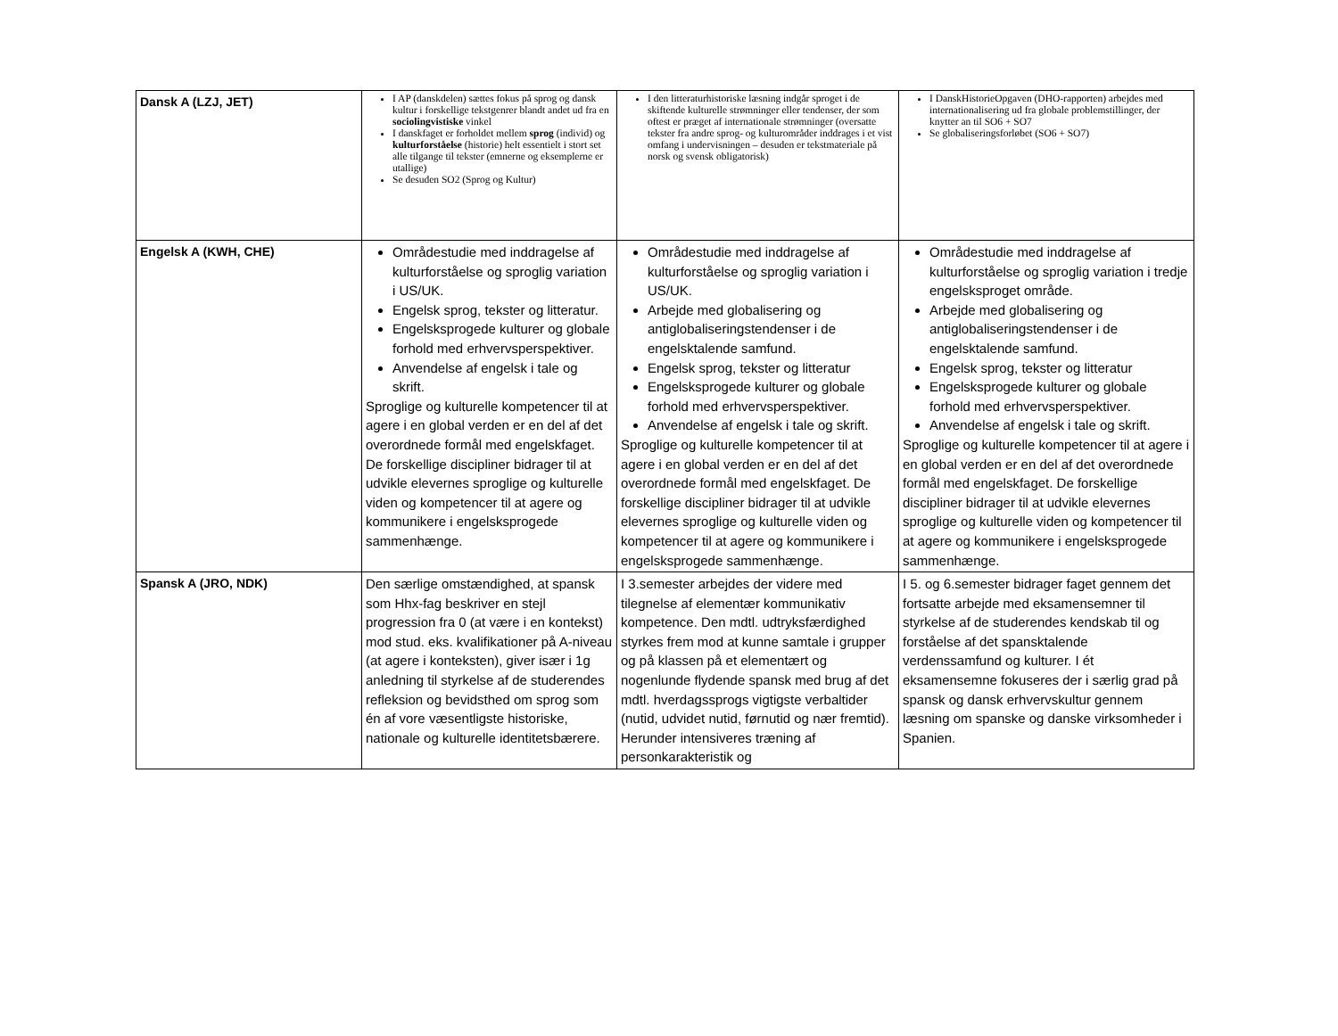| Dansk A (LZJ, JET) | I AP (danskdelen) sættes fokus på sprog og dansk kultur i forskellige tekstgenrer blandt andet ud fra en sociolingvistiske vinkel I danskfaget er forholdet mellem sprog (individ) og kulturforståelse (historie) helt essentielt i stort set alle tilgange til tekster (emnerne og eksemplerne er utallige) Se desuden SO2 (Sprog og Kultur) | I den litteraturhistoriske læsning indgår sproget i de skiftende kulturelle strømninger eller tendenser, der som oftest er præget af internationale strømninger (oversatte tekster fra andre sprog- og kulturområder inddrages i et vist omfang i undervisningen – desuden er tekstmateriale på norsk og svensk obligatorisk) | I DanskHistorieOpgaven (DHO-rapporten) arbejdes med internationalisering ud fra globale problemstillinger, der knytter an til SO6 + SO7 Se globaliseringsforløbet (SO6 + SO7) |
| Engelsk A (KWH, CHE) | Områdestudie med inddragelse af kulturforståelse og sproglig variation i US/UK. Engelsk sprog, tekster og litteratur. Engelsksprogede kulturer og globale forhold med erhvervsperspektiver. Anvendelse af engelsk i tale og skrift. Sproglige og kulturelle kompetencer til at agere i en global verden er en del af det overordnede formål med engelskfaget. De forskellige discipliner bidrager til at udvikle elevernes sproglige og kulturelle viden og kompetencer til at agere og kommunikere i engelsksprogede sammenhænge. | Områdestudie med inddragelse af kulturforståelse og sproglig variation i US/UK. Arbejde med globalisering og antiglobaliseringstendenser i de engelsktalende samfund. Engelsk sprog, tekster og litteratur Engelsksprogede kulturer og globale forhold med erhvervsperspektiver. Anvendelse af engelsk i tale og skrift. Sproglige og kulturelle kompetencer til at agere i en global verden er en del af det overordnede formål med engelskfaget. De forskellige discipliner bidrager til at udvikle elevernes sproglige og kulturelle viden og kompetencer til at agere og kommunikere i engelsksprogede sammenhænge. | Områdestudie med inddragelse af kulturforståelse og sproglig variation i tredje engelsksproget område. Arbejde med globalisering og antiglobaliseringstendenser i de engelsktalende samfund. Engelsk sprog, tekster og litteratur Engelsksprogede kulturer og globale forhold med erhvervsperspektiver. Anvendelse af engelsk i tale og skrift. Sproglige og kulturelle kompetencer til at agere i en global verden er en del af det overordnede formål med engelskfaget. De forskellige discipliner bidrager til at udvikle elevernes sproglige og kulturelle viden og kompetencer til at agere og kommunikere i engelsksprogede sammenhænge. |
| Spansk A (JRO, NDK) | Den særlige omstændighed, at spansk som Hhx-fag beskriver en stejl progression fra 0 (at være i en kontekst) mod stud. eks. kvalifikationer på A-niveau (at agere i konteksten), giver især i 1g anledning til styrkelse af de studerendes refleksion og bevidsthed om sprog som én af vore væsentligste historiske, nationale og kulturelle identitetsbærere. | I 3.semester arbejdes der videre med tilegnelse af elementær kommunikativ kompetence. Den mdtl. udtryksfærdighed styrkes frem mod at kunne samtale i grupper og på klassen på et elementært og nogenlunde flydende spansk med brug af det mdtl. hverdagssprogs vigtigste verbaltider (nutid, udvidet nutid, førnutid og nær fremtid). Herunder intensiveres træning af personkarakteristik og | I 5. og 6.semester bidrager faget gennem det fortsatte arbejde med eksamensemner til styrkelse af de studerendes kendskab til og forståelse af det spansktalende verdenssamfund og kulturer. I ét eksamensemne fokuseres der i særlig grad på spansk og dansk erhvervskultur gennem læsning om spanske og danske virksomheder i Spanien. |